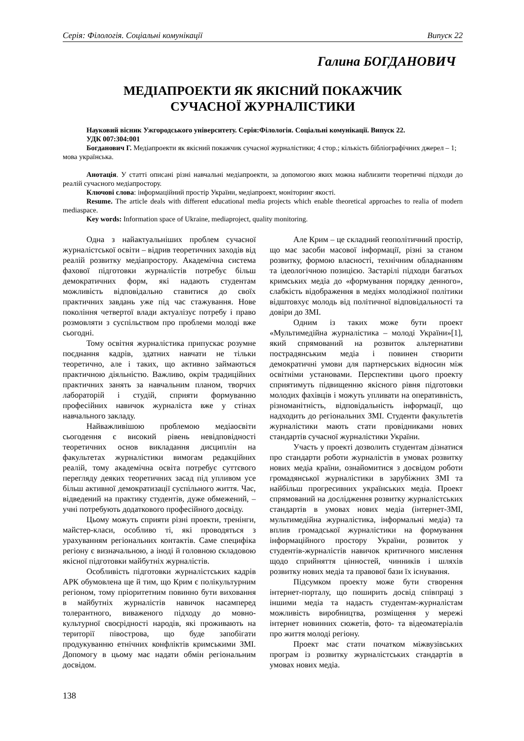Серія: Філологія. Соціальні комунікації Випуск 22
Галина БОГДАНОВИЧ
МЕДІАПРОЕКТИ ЯК ЯКІСНИЙ ПОКАЖЧИК
СУЧАСНОЇ ЖУРНАЛІСТИКИ
Науковий вісник Ужгородського університету. Серія:Філологія. Соціальні комунікації. Випуск 22.
УДК 007:304:001
Богданович Г. Медіапроекти як якісний покажчик сучасної журналістики; 4 стор.; кількість бібліографічних джерел – 1; мова українська.
Анотація. У статті описані різні навчальні медіапроекти, за допомогою яких можна наблизити теоретичні підходи до реалій сучасного медіапростору.
Ключові слова: інформаційний простір України, медіапроект, моніторинг якості.
Resume. The article deals with different educational media projects which enable theoretical approaches to realia of modern mediaspace.
Key words: Information space of Ukraine, mediaproject, quality monitoring.
Одна з найактуальніших проблем сучасної журналістської освіти – відрив теоретичних заходів від реалій розвитку медіапростору. Академічна система фахової підготовки журналістів потребує більш демократичних форм, які надають студентам можливість відповідально ставитися до своїх практичних завдань уже під час стажування. Нове покоління четвертої влади актуалізує потребу і право розмовляти з суспільством про проблеми молоді вже сьогодні.
Тому освітня журналістика припускає розумне поєднання кадрів, здатних навчати не тільки теоретично, але і таких, що активно займаються практичною діяльністю. Важливо, окрім традиційних практичних занять за навчальним планом, творчих лабораторій і студій, сприяти формуванню професійних навичок журналіста вже у стінах навчального закладу.
Найважливішою проблемою медіаосвіти сьогодення є високий рівень невідповідності теоретичних основ викладання дисциплін на факультетах журналістики вимогам редакційних реалій, тому академічна освіта потребує суттєвого перегляду деяких теоретичних засад під упливом усе більш активної демократизації суспільного життя. Час, відведений на практику студентів, дуже обмежений, – учні потребують додаткового професійного досвіду.
Цьому можуть сприяти різні проекти, тренінги, майстер-класи, особливо ті, які проводяться з урахуванням регіональних контактів. Саме специфіка регіону є визначальною, а іноді й головною складовою якісної підготовки майбутніх журналістів.
Особливість підготовки журналістських кадрів АРК обумовлена ще й тим, що Крим є полікультурним регіоном, тому пріоритетним повинно бути виховання в майбутніх журналістів навичок насамперед толерантного, виваженого підходу до мовно-культурної своєрідності народів, які проживають на території півострова, що буде запобігати продукуванню етнічних конфліктів кримськими ЗМІ. Допомогу в цьому має надати обмін регіональним досвідом.
Але Крим – це складний геополітичний простір, що має засоби масової інформації, різні за станом розвитку, формою власності, технічним обладнанням та ідеологічною позицією. Застарілі підходи багатьох кримських медіа до «формування порядку денного», слабкість відображення в медіях молодіжної політики відштовхує молодь від політичної відповідальності та довіри до ЗМІ.
Одним із таких може бути проект «Мультимедійна журналістика – молоді України»[1], який спрямований на розвиток альтернативи пострадянським медіа і повинен створити демократичні умови для партнерських відносин між освітніми установами. Перспективи цього проекту сприятимуть підвищенню якісного рівня підготовки молодих фахівців і можуть упливати на оперативність, різноманітність, відповідальність інформації, що надходить до регіональних ЗМІ. Студенти факультетів журналістики мають стати провідниками нових стандартів сучасної журналістики України.
Участь у проекті дозволить студентам дізнатися про стандарти роботи журналістів в умовах розвитку нових медіа країни, ознайомитися з досвідом роботи громадянської журналістики в зарубіжних ЗМІ та найбільш прогресивних українських медіа. Проект спрямований на дослідження розвитку журналістських стандартів в умовах нових медіа (інтернет-ЗМІ, мультимедійна журналістика, інформальні медіа) та вплив громадської журналістики на формування інформаційного простору України, розвиток у студентів-журналістів навичок критичного мислення щодо сприйняття цінностей, чинників і шляхів розвитку нових медіа та правової бази їх існування.
Підсумком проекту може бути створення інтернет-порталу, що поширить досвід співпраці з іншими медіа та надасть студентам-журналістам можливість виробництва, розміщення у мережі інтернет новинних сюжетів, фото- та відеоматеріалів про життя молоді регіону.
Проект має стати початком міжвузівських програм із розвитку журналістських стандартів в умовах нових медіа.
138